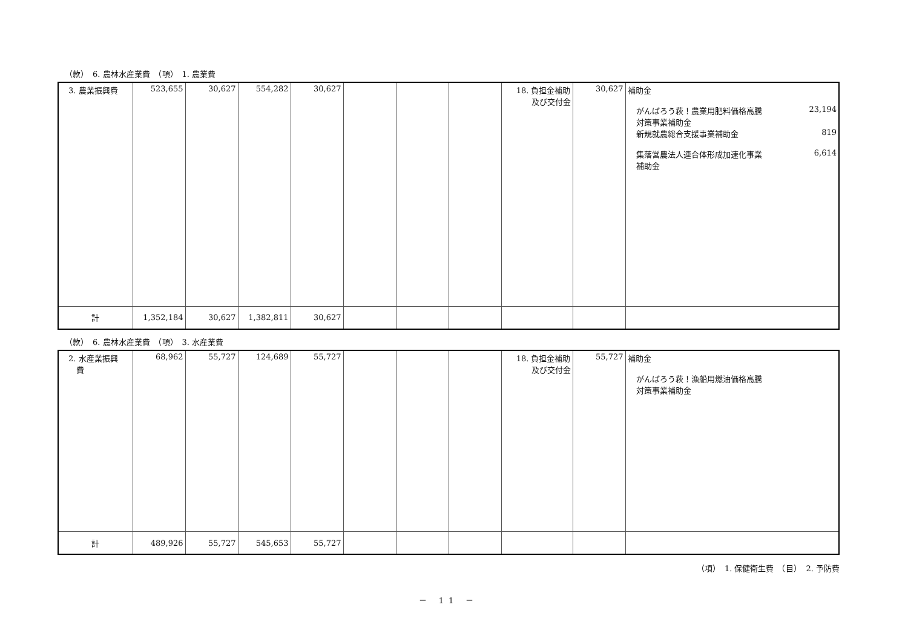（款）　6. 農林水産業費　（項）　1. 農業費
| 3. 農業振興費 | 523,655 | 30,627 | 554,282 | 30,627 | | | | 18. 負担金補助 及び交付金 | 30,627 | 補助金 がんばろう萩！農業用肥料価格高騰 対策事業補助金 23,194 新規就農総合支援事業補助金 819 集落営農法人連合体形成加速化事業 補助金 6,614 |
| 計 | 1,352,184 | 30,627 | 1,382,811 | 30,627 | | | | | | |
（款）　6. 農林水産業費　（項）　3. 水産業費
| 2. 水産業振興 費 | 68,962 | 55,727 | 124,689 | 55,727 | | | | 18. 負担金補助 及び交付金 | 55,727 | 補助金 がんばろう萩！漁船用燃油価格高騰 対策事業補助金 |
| 計 | 489,926 | 55,727 | 545,653 | 55,727 | | | | | | |
（項）　1. 保健衛生費　（目）　2. 予防費
－ 11 －